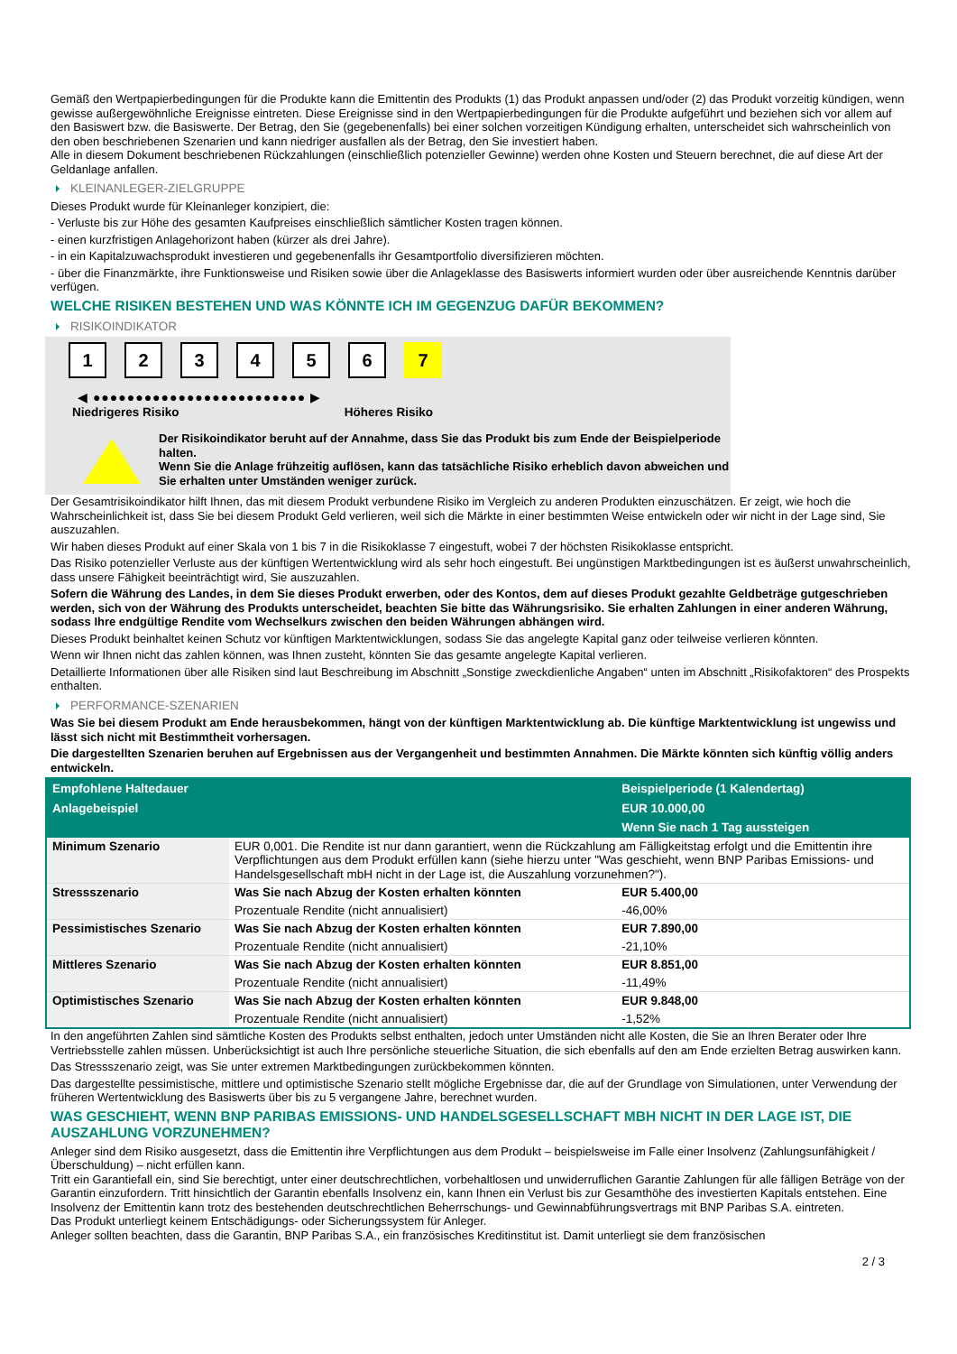Gemäß den Wertpapierbedingungen für die Produkte kann die Emittentin des Produkts (1) das Produkt anpassen und/oder (2) das Produkt vorzeitig kündigen, wenn gewisse außergewöhnliche Ereignisse eintreten. Diese Ereignisse sind in den Wertpapierbedingungen für die Produkte aufgeführt und beziehen sich vor allem auf den Basiswert bzw. die Basiswerte. Der Betrag, den Sie (gegebenenfalls) bei einer solchen vorzeitigen Kündigung erhalten, unterscheidet sich wahrscheinlich von den oben beschriebenen Szenarien und kann niedriger ausfallen als der Betrag, den Sie investiert haben.
Alle in diesem Dokument beschriebenen Rückzahlungen (einschließlich potenzieller Gewinne) werden ohne Kosten und Steuern berechnet, die auf diese Art der Geldanlage anfallen.
KLEINANLEGER-ZIELGRUPPE
Dieses Produkt wurde für Kleinanleger konzipiert, die:
- Verluste bis zur Höhe des gesamten Kaufpreises einschließlich sämtlicher Kosten tragen können.
- einen kurzfristigen Anlagehorizont haben (kürzer als drei Jahre).
- in ein Kapitalzuwachsprodukt investieren und gegebenenfalls ihr Gesamtportfolio diversifizieren möchten.
- über die Finanzmärkte, ihre Funktionsweise und Risiken sowie über die Anlageklasse des Basiswerts informiert wurden oder über ausreichende Kenntnis darüber verfügen.
WELCHE RISIKEN BESTEHEN UND WAS KÖNNTE ICH IM GEGENZUG DAFÜR BEKOMMEN?
RISIKOINDIKATOR
1 2 3 4 5 6 7
◀ ●●●●●●●●●●●●●●●●●●●●●●●●● ▶
Niedrigeres Risiko Höheres Risiko
Der Risikoindikator beruht auf der Annahme, dass Sie das Produkt bis zum Ende der Beispielperiode halten.
Wenn Sie die Anlage frühzeitig auflösen, kann das tatsächliche Risiko erheblich davon abweichen und Sie erhalten unter Umständen weniger zurück.
Der Gesamtrisikoindikator hilft Ihnen, das mit diesem Produkt verbundene Risiko im Vergleich zu anderen Produkten einzuschätzen. Er zeigt, wie hoch die Wahrscheinlichkeit ist, dass Sie bei diesem Produkt Geld verlieren, weil sich die Märkte in einer bestimmten Weise entwickeln oder wir nicht in der Lage sind, Sie auszuzahlen.
Wir haben dieses Produkt auf einer Skala von 1 bis 7 in die Risikoklasse 7 eingestuft, wobei 7 der höchsten Risikoklasse entspricht.
Das Risiko potenzieller Verluste aus der künftigen Wertentwicklung wird als sehr hoch eingestuft. Bei ungünstigen Marktbedingungen ist es äußerst unwahrscheinlich, dass unsere Fähigkeit beeinträchtigt wird, Sie auszuzahlen.
Sofern die Währung des Landes, in dem Sie dieses Produkt erwerben, oder des Kontos, dem auf dieses Produkt gezahlte Geldbeträge gutgeschrieben werden, sich von der Währung des Produkts unterscheidet, beachten Sie bitte das Währungsrisiko. Sie erhalten Zahlungen in einer anderen Währung, sodass Ihre endgültige Rendite vom Wechselkurs zwischen den beiden Währungen abhängen wird.
Dieses Produkt beinhaltet keinen Schutz vor künftigen Marktentwicklungen, sodass Sie das angelegte Kapital ganz oder teilweise verlieren könnten.
Wenn wir Ihnen nicht das zahlen können, was Ihnen zusteht, könnten Sie das gesamte angelegte Kapital verlieren.
Detaillierte Informationen über alle Risiken sind laut Beschreibung im Abschnitt „Sonstige zweckdienliche Angaben“ unten im Abschnitt „Risikofaktoren“ des Prospekts enthalten.
PERFORMANCE-SZENARIEN
Was Sie bei diesem Produkt am Ende herausbekommen, hängt von der künftigen Marktentwicklung ab. Die künftige Marktentwicklung ist ungewiss und lässt sich nicht mit Bestimmtheit vorhersagen.
Die dargestellten Szenarien beruhen auf Ergebnissen aus der Vergangenheit und bestimmten Annahmen. Die Märkte könnten sich künftig völlig anders entwickeln.
| Empfohlene Haltedauer | | Beispielperiode (1 Kalendertag) |
| --- | --- | --- |
| Anlagebeispiel | | EUR 10.000,00 |
| | | Wenn Sie nach 1 Tag aussteigen |
| Minimum Szenario | EUR 0,001. Die Rendite ist nur dann garantiert, wenn die Rückzahlung am Fälligkeitstag erfolgt und die Emittentin ihre Verpflichtungen aus dem Produkt erfüllen kann (siehe hierzu unter "Was geschieht, wenn BNP Paribas Emissions- und Handelsgesellschaft mbH nicht in der Lage ist, die Auszahlung vorzunehmen?"). | |
| Stressszenario | Was Sie nach Abzug der Kosten erhalten könnten | EUR 5.400,00 |
| | Prozentuale Rendite (nicht annualisiert) | -46,00% |
| Pessimistisches Szenario | Was Sie nach Abzug der Kosten erhalten könnten | EUR 7.890,00 |
| | Prozentuale Rendite (nicht annualisiert) | -21,10% |
| Mittleres Szenario | Was Sie nach Abzug der Kosten erhalten könnten | EUR 8.851,00 |
| | Prozentuale Rendite (nicht annualisiert) | -11,49% |
| Optimistisches Szenario | Was Sie nach Abzug der Kosten erhalten könnten | EUR 9.848,00 |
| | Prozentuale Rendite (nicht annualisiert) | -1,52% |
In den angeführten Zahlen sind sämtliche Kosten des Produkts selbst enthalten, jedoch unter Umständen nicht alle Kosten, die Sie an Ihren Berater oder Ihre Vertriebsstelle zahlen müssen. Unberücksichtigt ist auch Ihre persönliche steuerliche Situation, die sich ebenfalls auf den am Ende erzielten Betrag auswirken kann.
Das Stressszenario zeigt, was Sie unter extremen Marktbedingungen zurückbekommen könnten.
Das dargestellte pessimistische, mittlere und optimistische Szenario stellt mögliche Ergebnisse dar, die auf der Grundlage von Simulationen, unter Verwendung der früheren Wertentwicklung des Basiswerts über bis zu 5 vergangene Jahre, berechnet wurden.
WAS GESCHIEHT, WENN BNP PARIBAS EMISSIONS- UND HANDELSGESELLSCHAFT MBH NICHT IN DER LAGE IST, DIE AUSZAHLUNG VORZUNEHMEN?
Anleger sind dem Risiko ausgesetzt, dass die Emittentin ihre Verpflichtungen aus dem Produkt – beispielsweise im Falle einer Insolvenz (Zahlungsunfähigkeit / Überschuldung) – nicht erfüllen kann.
Tritt ein Garantiefall ein, sind Sie berechtigt, unter einer deutschrechtlichen, vorbehaltlosen und unwiderruflichen Garantie Zahlungen für alle fälligen Beträge von der Garantin einzufordern. Tritt hinsichtlich der Garantin ebenfalls Insolvenz ein, kann Ihnen ein Verlust bis zur Gesamthöhe des investierten Kapitals entstehen. Eine Insolvenz der Emittentin kann trotz des bestehenden deutschrechtlichen Beherrschungs- und Gewinnabführungsvertrags mit BNP Paribas S.A. eintreten.
Das Produkt unterliegt keinem Entschädigungs- oder Sicherungssystem für Anleger.
Anleger sollten beachten, dass die Garantin, BNP Paribas S.A., ein französisches Kreditinstitut ist. Damit unterliegt sie dem französischen
2 / 3